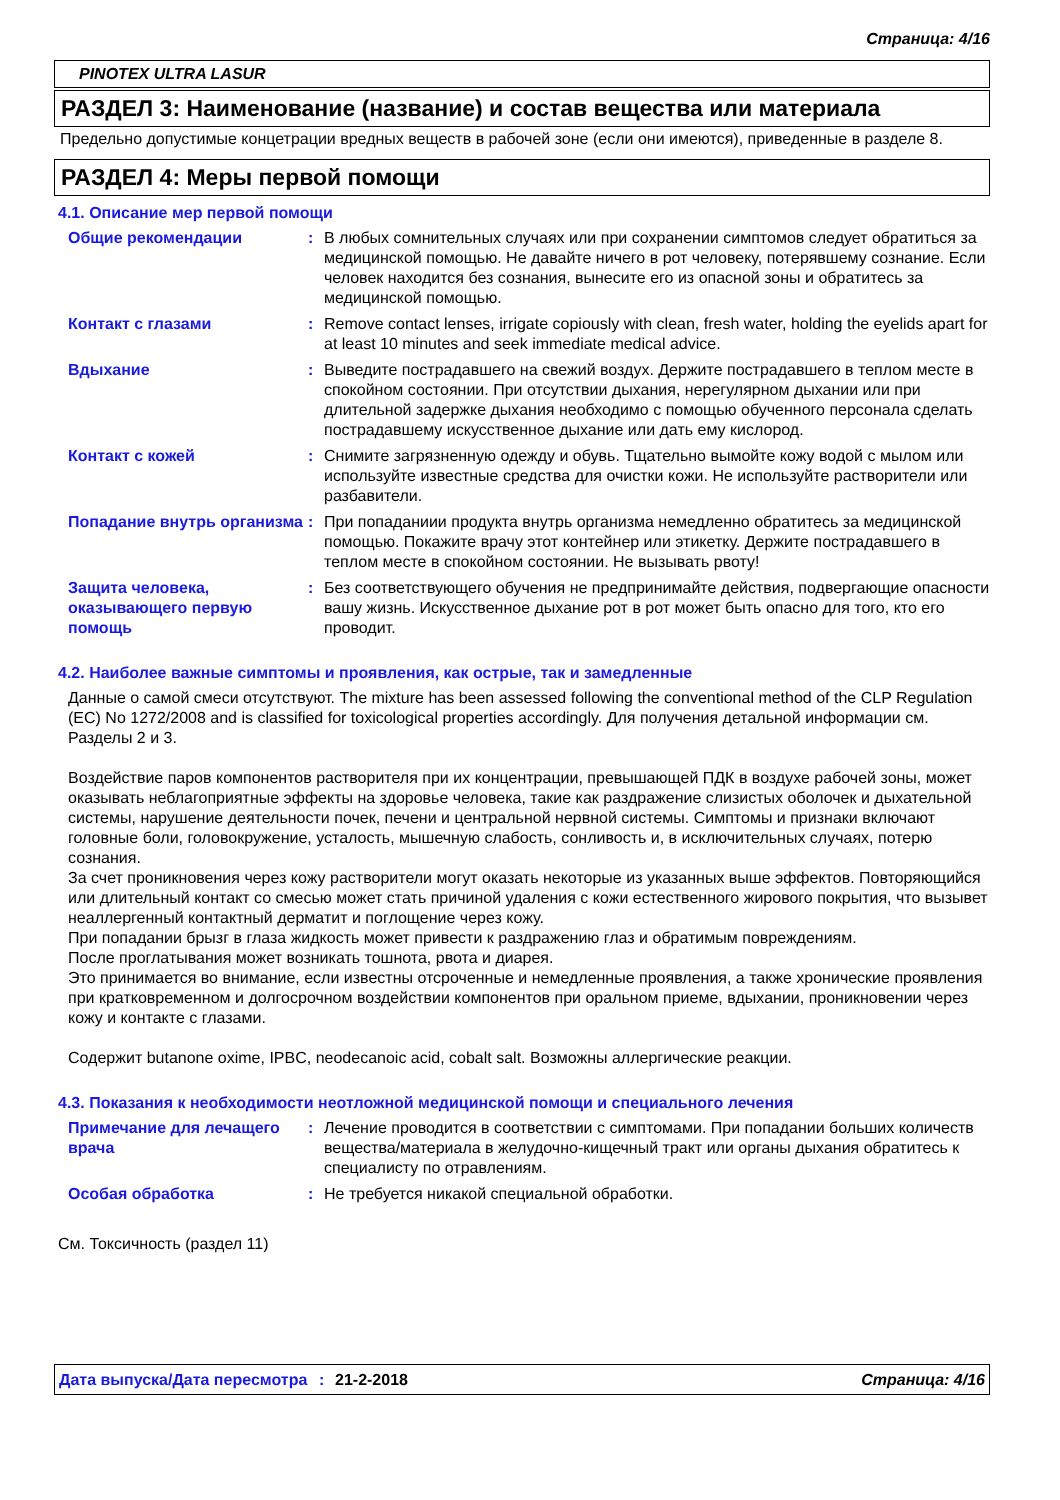Страница: 4/16
PINOTEX ULTRA LASUR
РАЗДЕЛ 3: Наименование (название) и состав вещества или материала
Предельно допустимые концетрации вредных веществ в рабочей зоне (если они имеются), приведенные в разделе 8.
РАЗДЕЛ 4: Меры первой помощи
4.1. Описание мер первой помощи
Общие рекомендации : В любых сомнительных случаях или при сохранении симптомов следует обратиться за медицинской помощью. Не давайте ничего в рот человеку, потерявшему сознание. Если человек находится без сознания, вынесите его из опасной зоны и обратитесь за медицинской помощью.
Контакт с глазами : Remove contact lenses, irrigate copiously with clean, fresh water, holding the eyelids apart for at least 10 minutes and seek immediate medical advice.
Вдыхание : Выведите пострадавшего на свежий воздух. Держите пострадавшего в теплом месте в спокойном состоянии. При отсутствии дыхания, нерегулярном дыхании или при длительной задержке дыхания необходимо с помощью обученного персонала сделать пострадавшему искусственное дыхание или дать ему кислород.
Контакт с кожей : Снимите загрязненную одежду и обувь. Тщательно вымойте кожу водой с мылом или используйте известные средства для очистки кожи. Не используйте растворители или разбавители.
Попадание внутрь организма
: При попаданиии продукта внутрь организма немедленно обратитесь за медицинской помощью. Покажите врачу этот контейнер или этикетку. Держите пострадавшего в теплом месте в спокойном состоянии. Не вызывать рвоту!
Защита человека, оказывающего первую помощь
: Без соответствующего обучения не предпринимайте действия, подвергающие опасности вашу жизнь. Искусственное дыхание рот в рот может быть опасно для того, кто его проводит.
4.2. Наиболее важные симптомы и проявления, как острые, так и замедленные
Данные о самой смеси отсутствуют. The mixture has been assessed following the conventional method of the CLP Regulation (EC) No 1272/2008 and is classified for toxicological properties accordingly. Для получения детальной информации см. Разделы 2 и 3.
Воздействие паров компонентов растворителя при их концентрации, превышающей ПДК в воздухе рабочей зоны, может оказывать неблагоприятные эффекты на здоровье человека, такие как раздражение слизистых оболочек и дыхательной системы, нарушение деятельности почек, печени и центральной нервной системы. Симптомы и признаки включают головные боли, головокружение, усталость, мышечную слабость, сонливость и, в исключительных случаях, потерю сознания.
За счет проникновения через кожу растворители могут оказать некоторые из указанных выше эффектов. Повторяющийся или длительный контакт со смесью может стать причиной удаления с кожи естественного жирового покрытия, что вызывет неаллергенный контактный дерматит и поглощение через кожу.
При попадании брызг в глаза жидкость может привести к раздражению глаз и обратимым повреждениям.
После проглатывания может возникать тошнота, рвота и диарея.
Это принимается во внимание, если известны отсроченные и немедленные проявления, а также хронические проявления при кратковременном и долгосрочном воздействии компонентов при оральном приеме, вдыхании, проникновении через кожу и контакте с глазами.
Содержит butanone oxime, IPBC, neodecanoic acid, cobalt salt. Возможны аллергические реакции.
4.3. Показания к необходимости неотложной медицинской помощи и специального лечения
Примечание для лечащего врача
: Лечение проводится в соответствии с симптомами. При попадании больших количеств вещества/материала в желудочно-кищечный тракт или органы дыхания обратитесь к специалисту по отравлениям.
Особая обработка : Не требуется никакой специальной обработки.
См. Токсичность (раздел 11)
Дата выпуска/Дата пересмотра
: 21-2-2018 Страница: 4/16